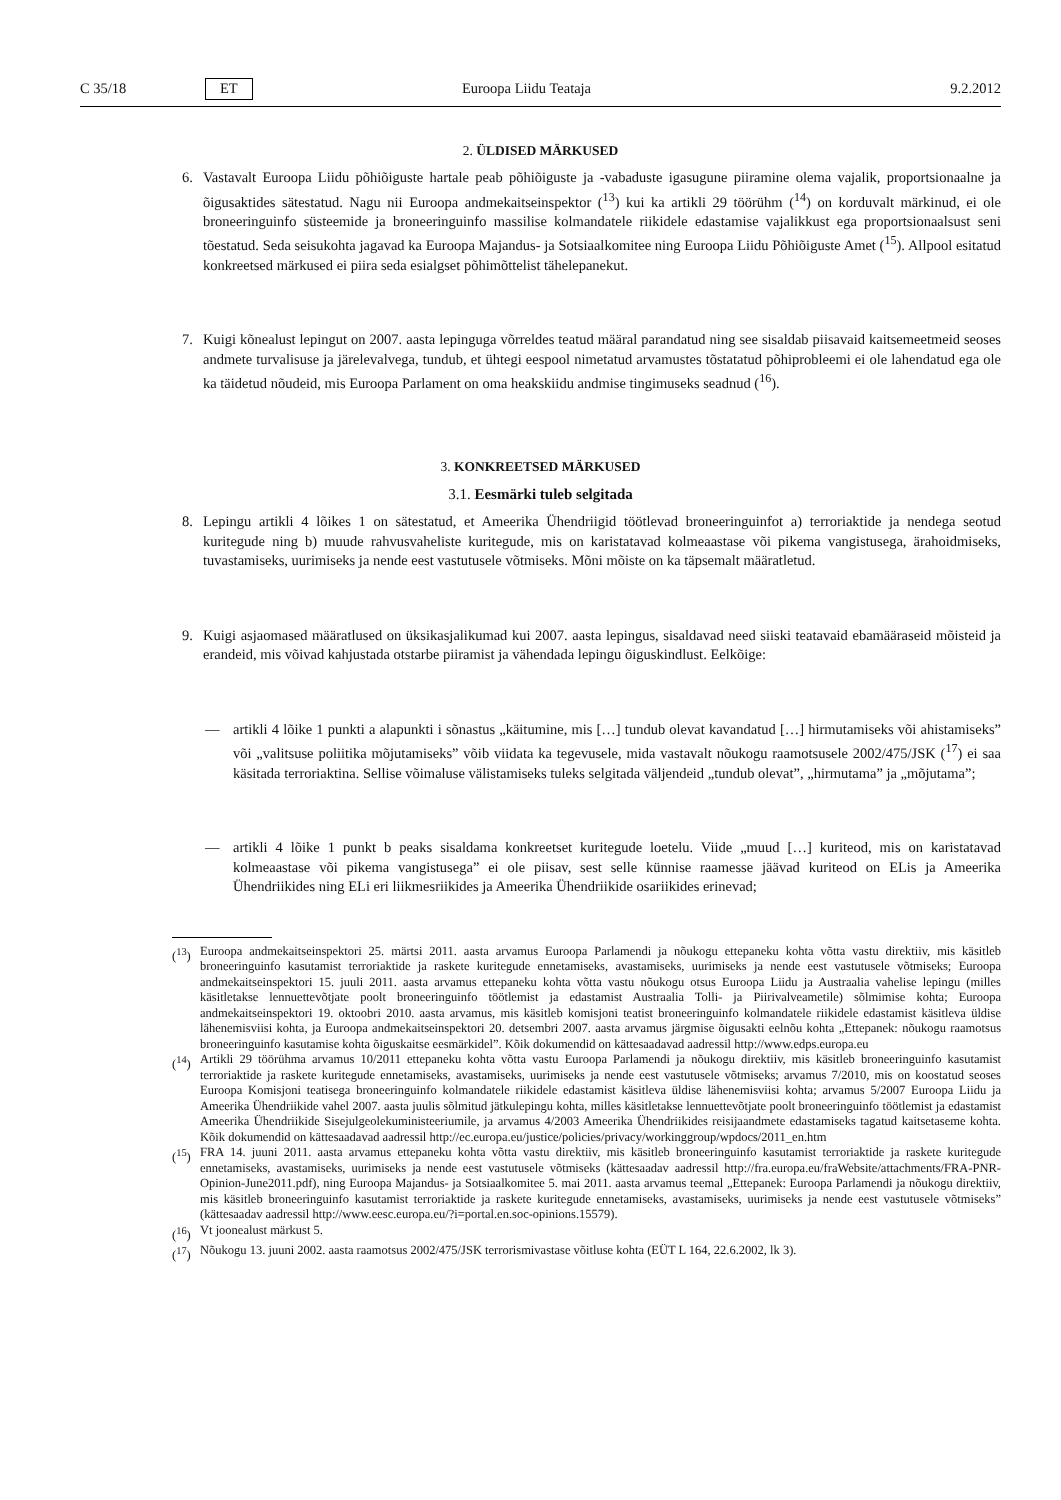C 35/18 ET Euroopa Liidu Teataja 9.2.2012
2. ÜLDISED MÄRKUSED
6. Vastavalt Euroopa Liidu põhiõiguste hartale peab põhiõiguste ja -vabaduste igasugune piiramine olema vajalik, proportsionaalne ja õigusaktides sätestatud. Nagu nii Euroopa andmekaitseinspektor (<sup>13</sup>) kui ka artikli 29 töörühm (<sup>14</sup>) on korduvalt märkinud, ei ole broneeringuinfo süsteemide ja broneeringuinfo massilise kolmandatele riikidele edastamise vajalikkust ega proportsionaalsust seni tõestatud. Seda seisukohta jagavad ka Euroopa Majandus- ja Sotsiaalkomitee ning Euroopa Liidu Põhiõiguste Amet (<sup>15</sup>). Allpool esitatud konkreetsed märkused ei piira seda esialgset põhimõttelist tähelepanekut.
7. Kuigi kõnealust lepingut on 2007. aasta lepinguga võrreldes teatud määral parandatud ning see sisaldab piisavaid kaitsemeetmeid seoses andmete turvalisuse ja järelevalvega, tundub, et ühtegi eespool nimetatud arvamustes tõstatatud põhiprobleemi ei ole lahendatud ega ole ka täidetud nõudeid, mis Euroopa Parlament on oma heakskiidu andmise tingimuseks seadnud (<sup>16</sup>).
3. KONKREETSED MÄRKUSED
3.1. Eesmärki tuleb selgitada
8. Lepingu artikli 4 lõikes 1 on sätestatud, et Ameerika Ühendriigid töötlevad broneeringuinfot a) terroriaktide ja nendega seotud kuritegude ning b) muude rahvusvaheliste kuritegude, mis on karistatavad kolmeaastase või pikema vangistusega, ärahoidmiseks, tuvastamiseks, uurimiseks ja nende eest vastutusele võtmiseks. Mõni mõiste on ka täpsemalt määratletud.
9. Kuigi asjaomased määratlused on üksikasjalikumad kui 2007. aasta lepingus, sisaldavad need siiski teatavaid ebamääraseid mõisteid ja erandeid, mis võivad kahjustada otstarbe piiramist ja vähendada lepingu õiguskindlust. Eelkõige:
— artikli 4 lõike 1 punkti a alapunkti i sõnastus „käitumine, mis […] tundub olevat kavandatud […] hirmutamiseks või ahistamiseks” või „valitsuse poliitika mõjutamiseks” võib viidata ka tegevusele, mida vastavalt nõukogu raamotsusele 2002/475/JSK (<sup>17</sup>) ei saa käsitada terroriaktina. Sellise võimaluse välistamiseks tuleks selgitada väljendeid „tundub olevat”, „hirmutama” ja „mõjutama”;
— artikli 4 lõike 1 punkt b peaks sisaldama konkreetset kuritegude loetelu. Viide „muud […] kuriteod, mis on karistatavad kolmeaastase või pikema vangistusega” ei ole piisav, sest selle künnise raamesse jäävad kuriteod on ELis ja Ameerika Ühendriikides ning ELi eri liikmesriikides ja Ameerika Ühendriikide osariikides erinevad;
(<sup>13</sup>) Euroopa andmekaitseinspektori 25. märtsi 2011. aasta arvamus Euroopa Parlamendi ja nõukogu ettepaneku kohta võtta vastu direktiiv, mis käsitleb broneeringuinfo kasutamist terroriaktide ja raskete kuritegude ennetamiseks, avastamiseks, uurimiseks ja nende eest vastutusele võtmiseks; Euroopa andmekaitseinspektori 15. juuli 2011. aasta arvamus ettepaneku kohta võtta vastu nõukogu otsus Euroopa Liidu ja Austraalia vahelise lepingu (milles käsitletakse lennuettevõtjate poolt broneeringuinfo töötlemist ja edastamist Austraalia Tolli- ja Piirivalveametile) sõlmimise kohta; Euroopa andmekaitseinspektori 19. oktoobri 2010. aasta arvamus, mis käsitleb komisjoni teatist broneeringuinfo kolmandatele riikidele edastamist käsitleva üldise lähenemisviisi kohta, ja Euroopa andmekaitseinspektori 20. detsembri 2007. aasta arvamus järgmise õigusakti eelnõu kohta „Ettepanek: nõukogu raamotsus broneeringuinfo kasutamise kohta õiguskaitse eesmärkidel”. Kõik dokumendid on kättesaadavad aadressil http://www.edps.europa.eu
(<sup>14</sup>) Artikli 29 töörühma arvamus 10/2011 ettepaneku kohta võtta vastu Euroopa Parlamendi ja nõukogu direktiiv, mis käsitleb broneeringuinfo kasutamist terroriaktide ja raskete kuritegude ennetamiseks, avastamiseks, uurimiseks ja nende eest vastutusele võtmiseks; arvamus 7/2010, mis on koostatud seoses Euroopa Komisjoni teatisega broneeringuinfo kolmandatele riikidele edastamist käsitleva üldise lähenemisviisi kohta; arvamus 5/2007 Euroopa Liidu ja Ameerika Ühendriikide vahel 2007. aasta juulis sõlmitud jätkulepingu kohta, milles käsitletakse lennuettevõtjate poolt broneeringuinfo töötlemist ja edastamist Ameerika Ühendriikide Sisejulgeolekuministeeriumile, ja arvamus 4/2003 Ameerika Ühendriikides reisijaandmete edastamiseks tagatud kaitsetaseme kohta. Kõik dokumendid on kättesaadavad aadressil http://ec.europa.eu/justice/policies/privacy/workinggroup/wpdocs/2011_en.htm
(<sup>15</sup>) FRA 14. juuni 2011. aasta arvamus ettepaneku kohta võtta vastu direktiiv, mis käsitleb broneeringuinfo kasutamist terroriaktide ja raskete kuritegude ennetamiseks, avastamiseks, uurimiseks ja nende eest vastutusele võtmiseks (kättesaadav aadressil http://fra.europa.eu/fraWebsite/attachments/FRA-PNR-Opinion-June2011.pdf), ning Euroopa Majandus- ja Sotsiaalkomitee 5. mai 2011. aasta arvamus teemal „Ettepanek: Euroopa Parlamendi ja nõukogu direktiiv, mis käsitleb broneeringuinfo kasutamist terroriaktide ja raskete kuritegude ennetamiseks, avastamiseks, uurimiseks ja nende eest vastutusele võtmiseks” (kättesaadav aadressil http://www.eesc.europa.eu/?i=portal.en.soc-opinions.15579).
(<sup>16</sup>) Vt joonealust märkust 5.
(<sup>17</sup>) Nõukogu 13. juuni 2002. aasta raamotsus 2002/475/JSK terrorismivastase võitluse kohta (EÜT L 164, 22.6.2002, lk 3).